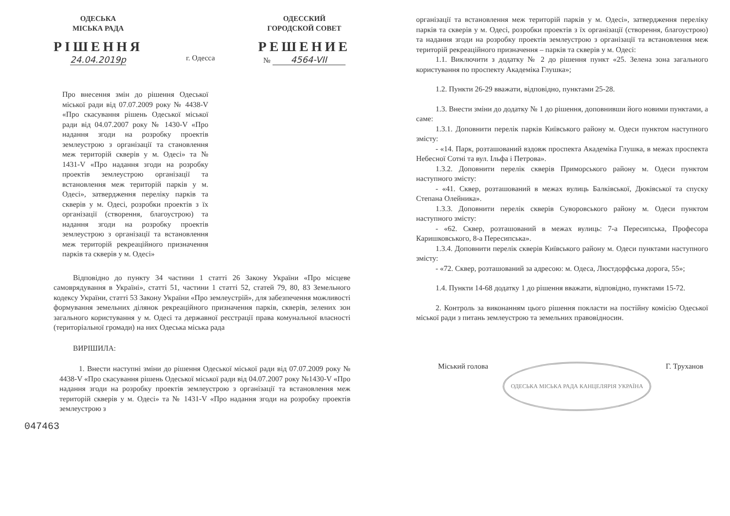ОДЕСЬКА
МІСЬКА РАДА
РІШЕННЯ
24.04.2019р
г. Одесса
ОДЕССКИЙ
ГОРОДСКОЙ СОВЕТ
РЕШЕНИЕ
№ 4564-VII
Про внесення змін до рішення Одеської міської ради від 07.07.2009 року № 4438-V «Про скасування рішень Одеської міської ради від 04.07.2007 року № 1430-V «Про надання згоди на розробку проектів землеустрою з організації та становлення меж територій скверів у м. Одесі» та № 1431-V «Про надання згоди на розробку проектів землеустрою організації та встановлення меж територій парків у м. Одесі», затвердження переліку парків та скверів у м. Одесі, розробки проектів з їх організації (створення, благоустрою) та надання згоди на розробку проектів землеустрою з організації та встановлення меж територій рекреаційного призначення парків та скверів у м. Одесі»
Відповідно до пункту 34 частини 1 статті 26 Закону України «Про місцеве самоврядування в Україні», статті 51, частини 1 статті 52, статей 79, 80, 83 Земельного кодексу України, статті 53 Закону України «Про землеустрій», для забезпечення можливості формування земельних ділянок рекреаційного призначення парків, скверів, зелених зон загального користування у м. Одесі та державної реєстрації права комунальної власності (територіальної громади) на них Одеська міська рада
ВИРІШИЛА:
1. Внести наступні зміни до рішення Одеської міської ради від 07.07.2009 року № 4438-V «Про скасування рішень Одеської міської ради від 04.07.2007 року №1430-V «Про надання згоди на розробку проектів землеустрою з організації та встановлення меж територій скверів у м. Одесі» та № 1431-V «Про надання згоди на розробку проектів землеустрою з
047463
організації та встановлення меж територій парків у м. Одесі», затвердження переліку парків та скверів у м. Одесі, розробки проектів з їх організації (створення, благоустрою) та надання згоди на розробку проектів землеустрою з організації та встановлення меж територій рекреаційного призначення – парків та скверів у м. Одесі:
1.1. Виключити з додатку № 2 до рішення пункт «25. Зелена зона загального користування по проспекту Академіка Глушка»;
1.2. Пункти 26-29 вважати, відповідно, пунктами 25-28.
1.3. Внести зміни до додатку № 1 до рішення, доповнивши його новими пунктами, а саме:
1.3.1. Доповнити перелік парків Київського району м. Одеси пунктом наступного змісту:
- «14. Парк, розташований вздовж проспекта Академіка Глушка, в межах проспекта Небесної Сотні та вул. Ільфа і Петрова».
1.3.2. Доповнити перелік скверів Приморського району м. Одеси пунктом наступного змісту:
- «41. Сквер, розташований в межах вулиць Балківської, Дюківської та спуску Степана Олейника».
1.3.3. Доповнити перелік скверів Суворовського району м. Одеси пунктом наступного змісту:
- «62. Сквер, розташований в межах вулиць: 7-а Пересипська, Професора Каришковського, 8-а Пересипська».
1.3.4. Доповнити перелік скверів Київського району м. Одеси пунктами наступного змісту:
- «72. Сквер, розташований за адресою: м. Одеса, Люстдорфська дорога, 55»;
1.4. Пункти 14-68 додатку 1 до рішення вважати, відповідно, пунктами 15-72.
2. Контроль за виконанням цього рішення покласти на постійну комісію Одеської міської ради з питань землеустрою та земельних правовідносин.
Міський голова ОДЕСЬКА МІСЬКА РАДА КАНЦЕЛЯРІЯ УКРАЇНА Г. Труханов